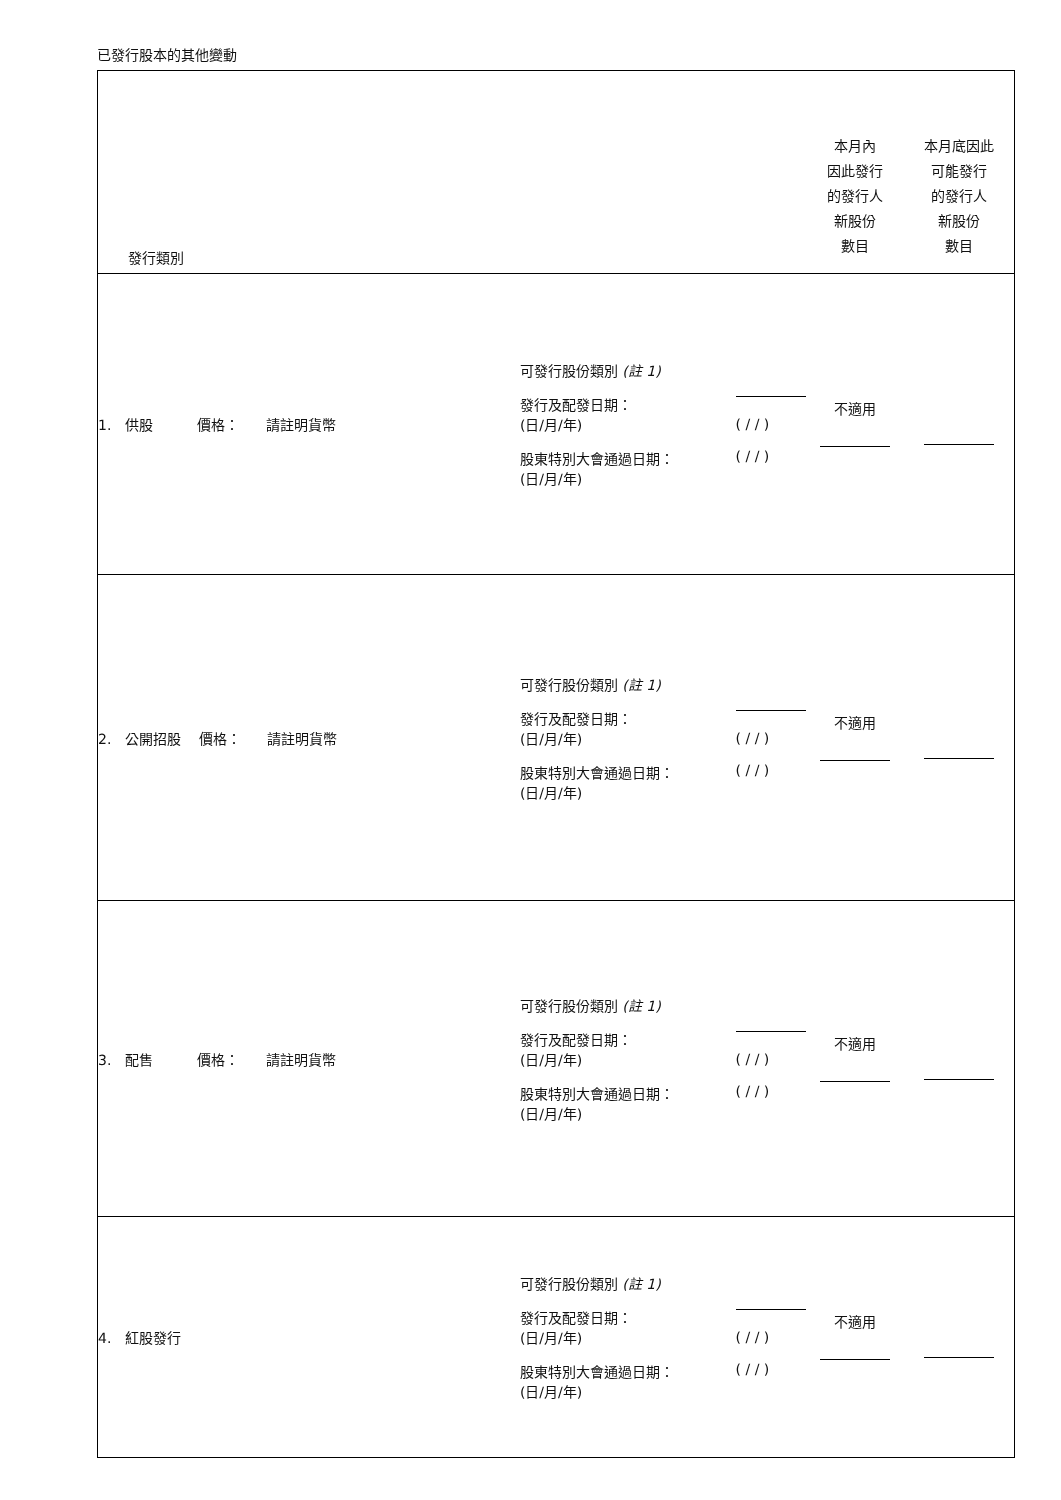已發行股本的其他變動
| 發行類別 | | | 本月內 因此發行 的發行人 新股份 數目 | 本月底因此 可能發行 的發行人 新股份 數目 |
| 1. 供股 價格： 請註明貨幣 | 可發行股份類別 (註 1) 發行及配發日期： (日/月/年) 股東特別大會通過日期： (日/月/年) | ( / / ) ( / / ) | 不適用 | |
| 2. 公開招股 價格： 請註明貨幣 | 可發行股份類別 (註 1) 發行及配發日期： (日/月/年) 股東特別大會通過日期： (日/月/年) | ( / / ) ( / / ) | 不適用 | |
| 3. 配售 價格： 請註明貨幣 | 可發行股份類別 (註 1) 發行及配發日期： (日/月/年) 股東特別大會通過日期： (日/月/年) | ( / / ) ( / / ) | 不適用 | |
| 4. 紅股發行 | 可發行股份類別 (註 1) 發行及配發日期： (日/月/年) 股東特別大會通過日期： (日/月/年) | ( / / ) ( / / ) | 不適用 | |